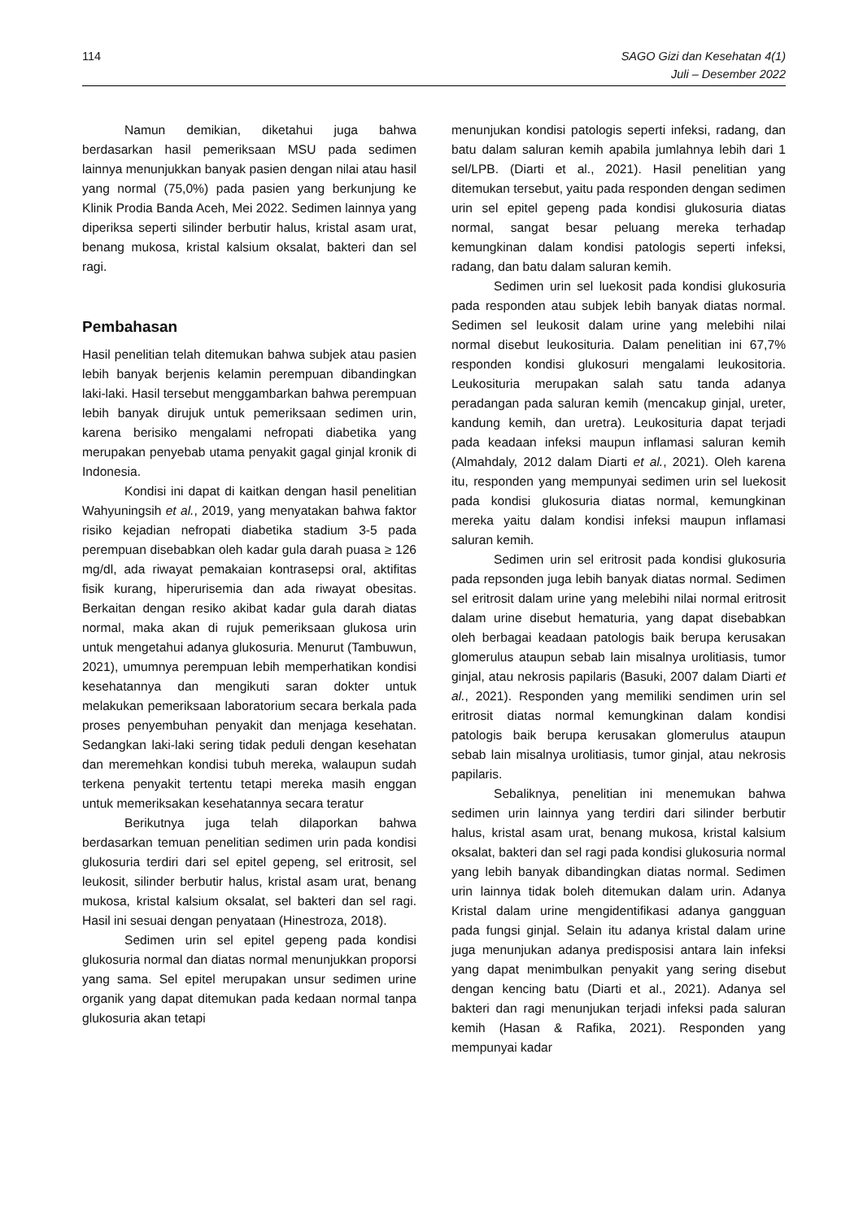114 SAGO Gizi dan Kesehatan 4(1)
Juli – Desember 2022
Namun demikian, diketahui juga bahwa berdasarkan hasil pemeriksaan MSU pada sedimen lainnya menunjukkan banyak pasien dengan nilai atau hasil yang normal (75,0%) pada pasien yang berkunjung ke Klinik Prodia Banda Aceh, Mei 2022. Sedimen lainnya yang diperiksa seperti silinder berbutir halus, kristal asam urat, benang mukosa, kristal kalsium oksalat, bakteri dan sel ragi.
Pembahasan
Hasil penelitian telah ditemukan bahwa subjek atau pasien lebih banyak berjenis kelamin perempuan dibandingkan laki-laki. Hasil tersebut menggambarkan bahwa perempuan lebih banyak dirujuk untuk pemeriksaan sedimen urin, karena berisiko mengalami nefropati diabetika yang merupakan penyebab utama penyakit gagal ginjal kronik di Indonesia.
Kondisi ini dapat di kaitkan dengan hasil penelitian Wahyuningsih et al., 2019, yang menyatakan bahwa faktor risiko kejadian nefropati diabetika stadium 3-5 pada perempuan disebabkan oleh kadar gula darah puasa ≥ 126 mg/dl, ada riwayat pemakaian kontrasepsi oral, aktifitas fisik kurang, hiperurisemia dan ada riwayat obesitas. Berkaitan dengan resiko akibat kadar gula darah diatas normal, maka akan di rujuk pemeriksaan glukosa urin untuk mengetahui adanya glukosuria. Menurut (Tambuwun, 2021), umumnya perempuan lebih memperhatikan kondisi kesehatannya dan mengikuti saran dokter untuk melakukan pemeriksaan laboratorium secara berkala pada proses penyembuhan penyakit dan menjaga kesehatan. Sedangkan laki-laki sering tidak peduli dengan kesehatan dan meremehkan kondisi tubuh mereka, walaupun sudah terkena penyakit tertentu tetapi mereka masih enggan untuk memeriksakan kesehatannya secara teratur
Berikutnya juga telah dilaporkan bahwa berdasarkan temuan penelitian sedimen urin pada kondisi glukosuria terdiri dari sel epitel gepeng, sel eritrosit, sel leukosit, silinder berbutir halus, kristal asam urat, benang mukosa, kristal kalsium oksalat, sel bakteri dan sel ragi. Hasil ini sesuai dengan penyataan (Hinestroza, 2018).
Sedimen urin sel epitel gepeng pada kondisi glukosuria normal dan diatas normal menunjukkan proporsi yang sama. Sel epitel merupakan unsur sedimen urine organik yang dapat ditemukan pada kedaan normal tanpa glukosuria akan tetapi
menunjukan kondisi patologis seperti infeksi, radang, dan batu dalam saluran kemih apabila jumlahnya lebih dari 1 sel/LPB. (Diarti et al., 2021). Hasil penelitian yang ditemukan tersebut, yaitu pada responden dengan sedimen urin sel epitel gepeng pada kondisi glukosuria diatas normal, sangat besar peluang mereka terhadap kemungkinan dalam kondisi patologis seperti infeksi, radang, dan batu dalam saluran kemih.
Sedimen urin sel luekosit pada kondisi glukosuria pada responden atau subjek lebih banyak diatas normal. Sedimen sel leukosit dalam urine yang melebihi nilai normal disebut leukosituria. Dalam penelitian ini 67,7% responden kondisi glukosuri mengalami leukositoria. Leukosituria merupakan salah satu tanda adanya peradangan pada saluran kemih (mencakup ginjal, ureter, kandung kemih, dan uretra). Leukosituria dapat terjadi pada keadaan infeksi maupun inflamasi saluran kemih (Almahdaly, 2012 dalam Diarti et al., 2021). Oleh karena itu, responden yang mempunyai sedimen urin sel luekosit pada kondisi glukosuria diatas normal, kemungkinan mereka yaitu dalam kondisi infeksi maupun inflamasi saluran kemih.
Sedimen urin sel eritrosit pada kondisi glukosuria pada repsonden juga lebih banyak diatas normal. Sedimen sel eritrosit dalam urine yang melebihi nilai normal eritrosit dalam urine disebut hematuria, yang dapat disebabkan oleh berbagai keadaan patologis baik berupa kerusakan glomerulus ataupun sebab lain misalnya urolitiasis, tumor ginjal, atau nekrosis papilaris (Basuki, 2007 dalam Diarti et al., 2021). Responden yang memiliki sendimen urin sel eritrosit diatas normal kemungkinan dalam kondisi patologis baik berupa kerusakan glomerulus ataupun sebab lain misalnya urolitiasis, tumor ginjal, atau nekrosis papilaris.
Sebaliknya, penelitian ini menemukan bahwa sedimen urin lainnya yang terdiri dari silinder berbutir halus, kristal asam urat, benang mukosa, kristal kalsium oksalat, bakteri dan sel ragi pada kondisi glukosuria normal yang lebih banyak dibandingkan diatas normal. Sedimen urin lainnya tidak boleh ditemukan dalam urin. Adanya Kristal dalam urine mengidentifikasi adanya gangguan pada fungsi ginjal. Selain itu adanya kristal dalam urine juga menunjukan adanya predisposisi antara lain infeksi yang dapat menimbulkan penyakit yang sering disebut dengan kencing batu (Diarti et al., 2021). Adanya sel bakteri dan ragi menunjukan terjadi infeksi pada saluran kemih (Hasan & Rafika, 2021). Responden yang mempunyai kadar